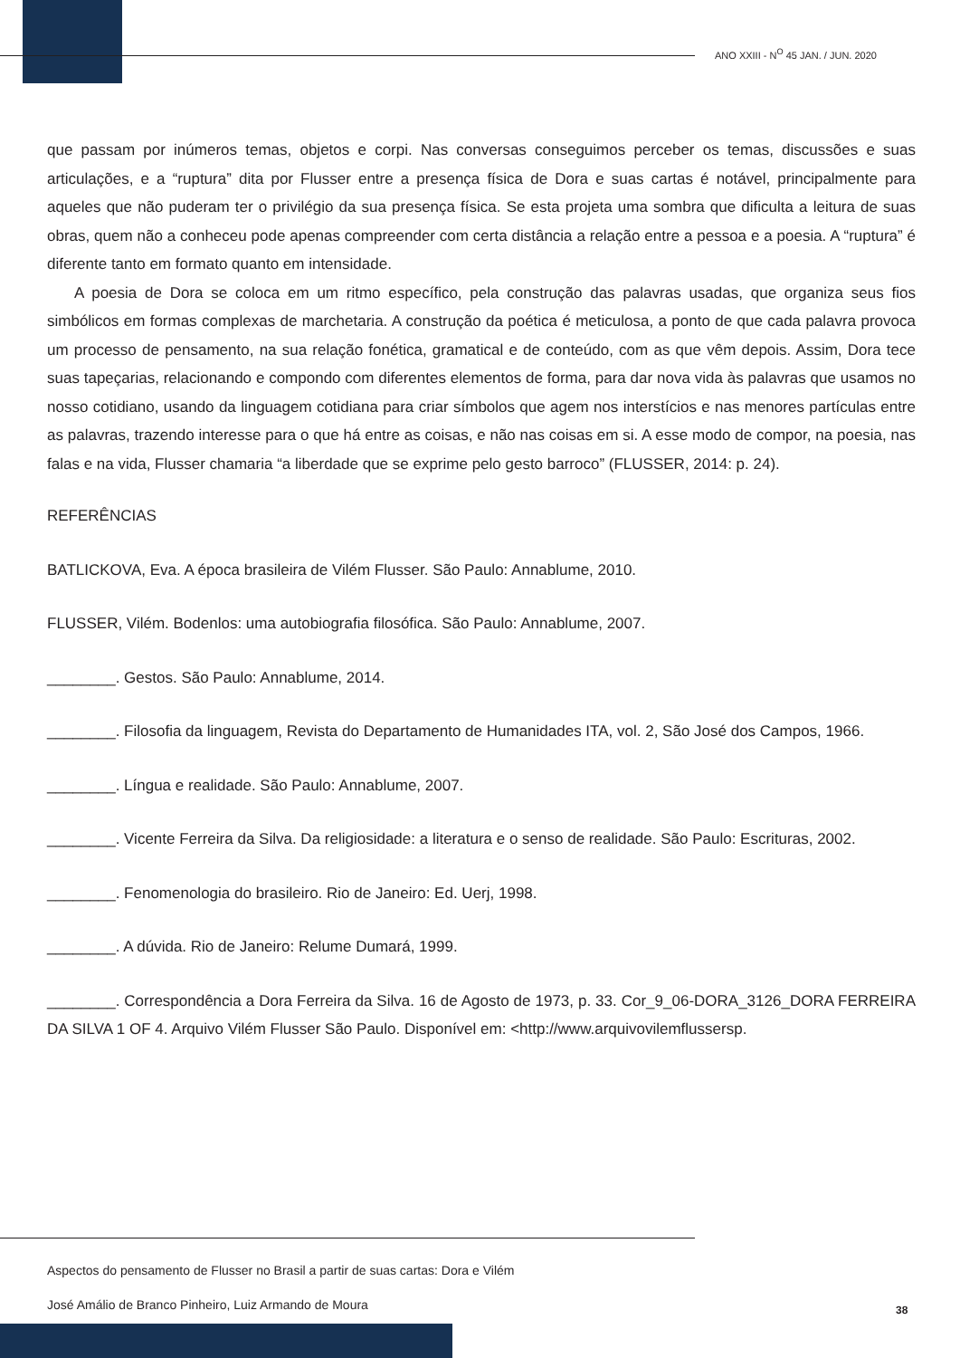ANO XXIII - N<sup>O</sup> 45 JAN. / JUN. 2020
que passam por inúmeros temas, objetos e corpi. Nas conversas conseguimos perceber os temas, discussões e suas articulações, e a “ruptura” dita por Flusser entre a presença física de Dora e suas cartas é notável, principalmente para aqueles que não puderam ter o privilégio da sua presença física. Se esta projeta uma sombra que dificulta a leitura de suas obras, quem não a conheceu pode apenas compreender com certa distância a relação entre a pessoa e a poesia. A “ruptura” é diferente tanto em formato quanto em intensidade.
A poesia de Dora se coloca em um ritmo específico, pela construção das palavras usadas, que organiza seus fios simbólicos em formas complexas de marchetaria. A construção da poética é meticulosa, a ponto de que cada palavra provoca um processo de pensamento, na sua relação fonética, gramatical e de conteúdo, com as que vêm depois. Assim, Dora tece suas tapeçarias, relacionando e compondo com diferentes elementos de forma, para dar nova vida às palavras que usamos no nosso cotidiano, usando da linguagem cotidiana para criar símbolos que agem nos interstícios e nas menores partículas entre as palavras, trazendo interesse para o que há entre as coisas, e não nas coisas em si. A esse modo de compor, na poesia, nas falas e na vida, Flusser chamaria “a liberdade que se exprime pelo gesto barroco” (FLUSSER, 2014: p. 24).
REFERÊNCIAS
BATLICKOVA, Eva. A época brasileira de Vilém Flusser. São Paulo: Annablume, 2010.
FLUSSER, Vilém. Bodenlos: uma autobiografia filosófica. São Paulo: Annablume, 2007.
________. Gestos. São Paulo: Annablume, 2014.
________. Filosofia da linguagem, Revista do Departamento de Humanidades ITA, vol. 2, São José dos Campos, 1966.
________. Língua e realidade. São Paulo: Annablume, 2007.
________. Vicente Ferreira da Silva. Da religiosidade: a literatura e o senso de realidade. São Paulo: Escrituras, 2002.
________. Fenomenologia do brasileiro. Rio de Janeiro: Ed. Uerj, 1998.
________. A dúvida. Rio de Janeiro: Relume Dumará, 1999.
________. Correspondência a Dora Ferreira da Silva. 16 de Agosto de 1973, p. 33. Cor_9_06-DORA_3126_DORA FERREIRA DA SILVA 1 OF 4. Arquivo Vilém Flusser São Paulo. Disponível em: <http://www.arquivovilemflussersp.
Aspectos do pensamento de Flusser no Brasil a partir de suas cartas: Dora e Vilém
José Amálio de Branco Pinheiro, Luiz Armando de Moura
38